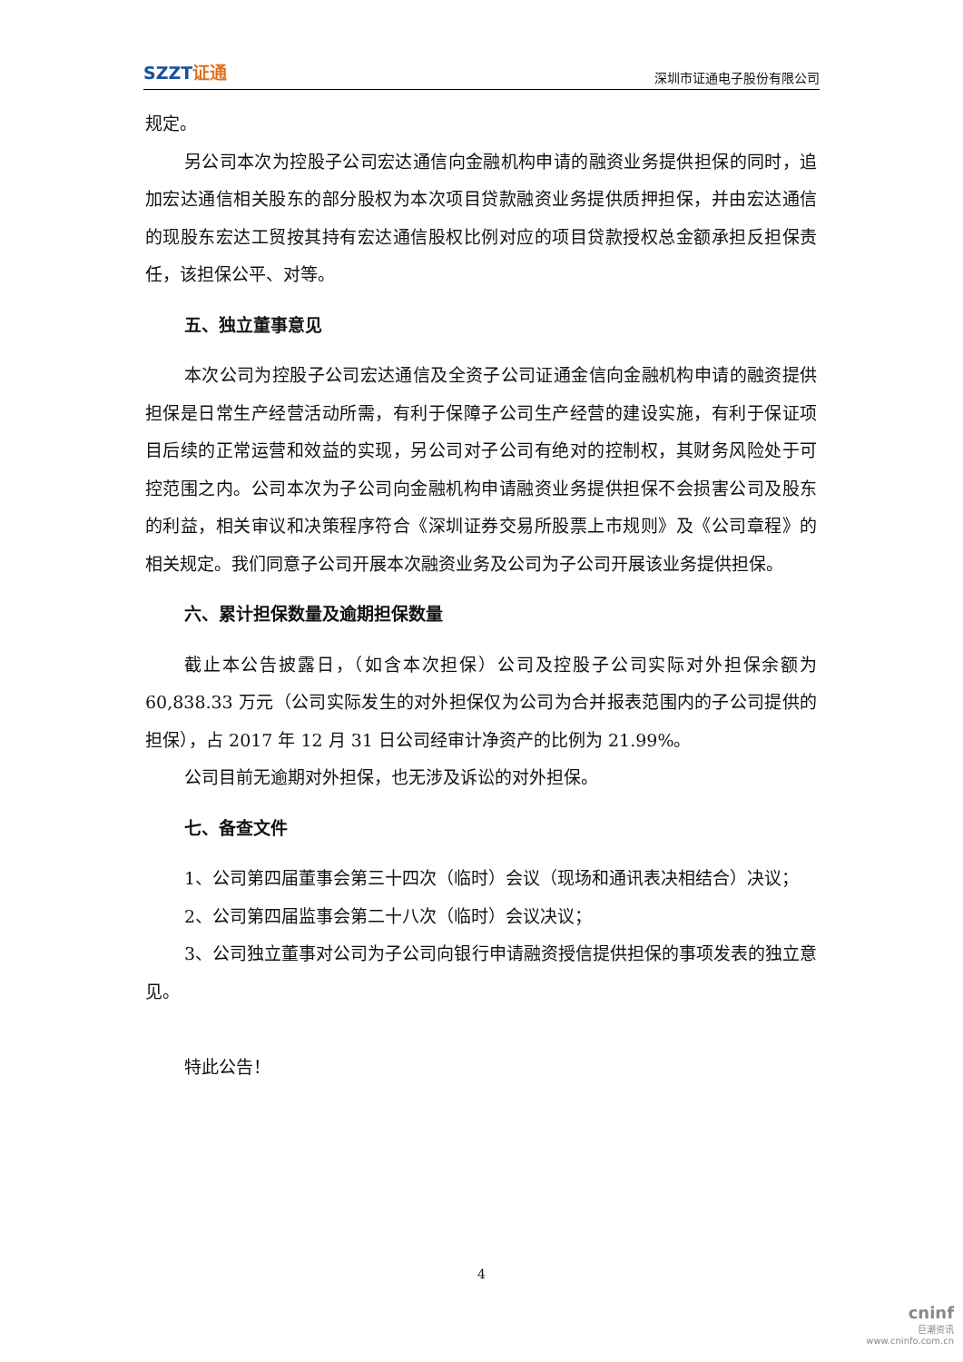SZZT证通
深圳市证通电子股份有限公司
规定。
另公司本次为控股子公司宏达通信向金融机构申请的融资业务提供担保的同时，追加宏达通信相关股东的部分股权为本次项目贷款融资业务提供质押担保，并由宏达通信的现股东宏达工贸按其持有宏达通信股权比例对应的项目贷款授权总金额承担反担保责任，该担保公平、对等。
五、独立董事意见
本次公司为控股子公司宏达通信及全资子公司证通金信向金融机构申请的融资提供担保是日常生产经营活动所需，有利于保障子公司生产经营的建设实施，有利于保证项目后续的正常运营和效益的实现，另公司对子公司有绝对的控制权，其财务风险处于可控范围之内。公司本次为子公司向金融机构申请融资业务提供担保不会损害公司及股东的利益，相关审议和决策程序符合《深圳证券交易所股票上市规则》及《公司章程》的相关规定。我们同意子公司开展本次融资业务及公司为子公司开展该业务提供担保。
六、累计担保数量及逾期担保数量
截止本公告披露日，（如含本次担保）公司及控股子公司实际对外担保余额为 60,838.33 万元（公司实际发生的对外担保仅为公司为合并报表范围内的子公司提供的担保），占 2017 年 12 月 31 日公司经审计净资产的比例为 21.99%。
公司目前无逾期对外担保，也无涉及诉讼的对外担保。
七、备查文件
1、公司第四届董事会第三十四次（临时）会议（现场和通讯表决相结合）决议；
2、公司第四届监事会第二十八次（临时）会议决议；
3、公司独立董事对公司为子公司向银行申请融资授信提供担保的事项发表的独立意见。
特此公告！
4
cninf
巨潮资讯
www.cninfo.com.cn